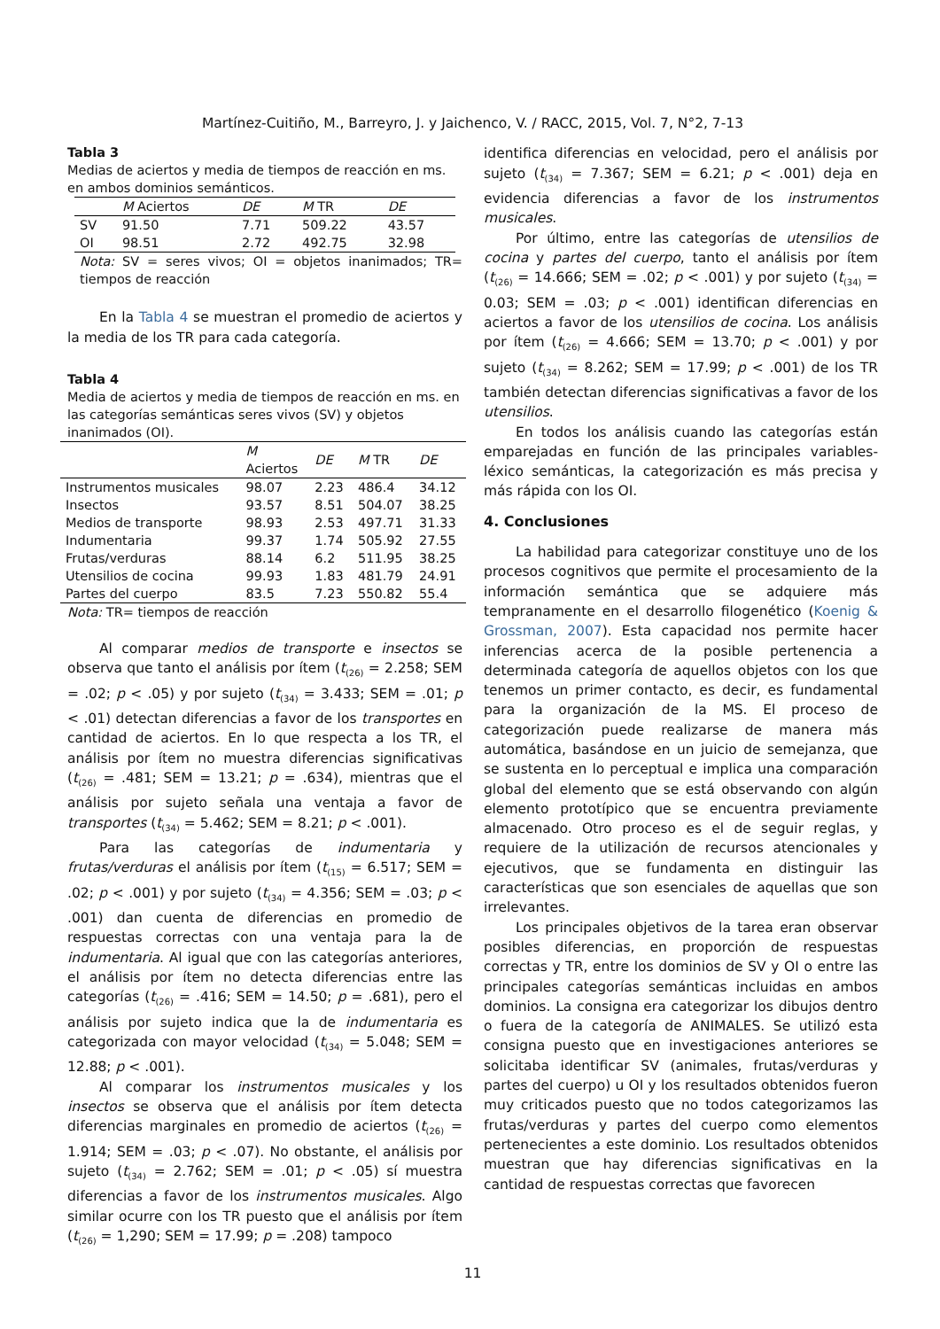Martínez-Cuitiño, M., Barreyro, J. y Jaichenco, V. / RACC, 2015, Vol. 7, N°2, 7-13
Tabla 3
Medias de aciertos y media de tiempos de reacción en ms. en ambos dominios semánticos.
| | M Aciertos | DE | M TR | DE |
| --- | --- | --- | --- | --- |
| SV | 91.50 | 7.71 | 509.22 | 43.57 |
| OI | 98.51 | 2.72 | 492.75 | 32.98 |
Nota: SV = seres vivos; OI = objetos inanimados; TR= tiempos de reacción
En la Tabla 4 se muestran el promedio de aciertos y la media de los TR para cada categoría.
Tabla 4
Media de aciertos y media de tiempos de reacción en ms. en las categorías semánticas seres vivos (SV) y objetos inanimados (OI).
| | M Aciertos | DE | M TR | DE |
| --- | --- | --- | --- | --- |
| Instrumentos musicales | 98.07 | 2.23 | 486.4 | 34.12 |
| Insectos | 93.57 | 8.51 | 504.07 | 38.25 |
| Medios de transporte | 98.93 | 2.53 | 497.71 | 31.33 |
| Indumentaria | 99.37 | 1.74 | 505.92 | 27.55 |
| Frutas/verduras | 88.14 | 6.2 | 511.95 | 38.25 |
| Utensilios de cocina | 99.93 | 1.83 | 481.79 | 24.91 |
| Partes del cuerpo | 83.5 | 7.23 | 550.82 | 55.4 |
Nota: TR= tiempos de reacción
Al comparar medios de transporte e insectos se observa que tanto el análisis por ítem (t<sub>(26)</sub> = 2.258; SEM = .02; p < .05) y por sujeto (t<sub>(34)</sub> = 3.433; SEM = .01; p < .01) detectan diferencias a favor de los transportes en cantidad de aciertos. En lo que respecta a los TR, el análisis por ítem no muestra diferencias significativas (t<sub>(26)</sub> = .481; SEM = 13.21; p = .634), mientras que el análisis por sujeto señala una ventaja a favor de transportes (t<sub>(34)</sub> = 5.462; SEM = 8.21; p < .001).
Para las categorías de indumentaria y frutas/verduras el análisis por ítem (t<sub>(15)</sub> = 6.517; SEM = .02; p < .001) y por sujeto (t<sub>(34)</sub> = 4.356; SEM = .03; p < .001) dan cuenta de diferencias en promedio de respuestas correctas con una ventaja para la de indumentaria. Al igual que con las categorías anteriores, el análisis por ítem no detecta diferencias entre las categorías (t<sub>(26)</sub> = .416; SEM = 14.50; p = .681), pero el análisis por sujeto indica que la de indumentaria es categorizada con mayor velocidad (t<sub>(34)</sub> = 5.048; SEM = 12.88; p < .001).
Al comparar los instrumentos musicales y los insectos se observa que el análisis por ítem detecta diferencias marginales en promedio de aciertos (t<sub>(26)</sub> = 1.914; SEM = .03; p < .07). No obstante, el análisis por sujeto (t<sub>(34)</sub> = 2.762; SEM = .01; p < .05) sí muestra diferencias a favor de los instrumentos musicales. Algo similar ocurre con los TR puesto que el análisis por ítem (t<sub>(26)</sub> = 1,290; SEM = 17.99; p = .208) tampoco
identifica diferencias en velocidad, pero el análisis por sujeto (t<sub>(34)</sub> = 7.367; SEM = 6.21; p < .001) deja en evidencia diferencias a favor de los instrumentos musicales.
Por último, entre las categorías de utensilios de cocina y partes del cuerpo, tanto el análisis por ítem (t<sub>(26)</sub> = 14.666; SEM = .02; p < .001) y por sujeto (t<sub>(34)</sub> = 0.03; SEM = .03; p < .001) identifican diferencias en aciertos a favor de los utensilios de cocina. Los análisis por ítem (t<sub>(26)</sub> = 4.666; SEM = 13.70; p < .001) y por sujeto (t<sub>(34)</sub> = 8.262; SEM = 17.99; p < .001) de los TR también detectan diferencias significativas a favor de los utensilios.
En todos los análisis cuando las categorías están emparejadas en función de las principales variables-léxico semánticas, la categorización es más precisa y más rápida con los OI.
4. Conclusiones
La habilidad para categorizar constituye uno de los procesos cognitivos que permite el procesamiento de la información semántica que se adquiere más tempranamente en el desarrollo filogenético (Koenig & Grossman, 2007). Esta capacidad nos permite hacer inferencias acerca de la posible pertenencia a determinada categoría de aquellos objetos con los que tenemos un primer contacto, es decir, es fundamental para la organización de la MS. El proceso de categorización puede realizarse de manera más automática, basándose en un juicio de semejanza, que se sustenta en lo perceptual e implica una comparación global del elemento que se está observando con algún elemento prototípico que se encuentra previamente almacenado. Otro proceso es el de seguir reglas, y requiere de la utilización de recursos atencionales y ejecutivos, que se fundamenta en distinguir las características que son esenciales de aquellas que son irrelevantes.
Los principales objetivos de la tarea eran observar posibles diferencias, en proporción de respuestas correctas y TR, entre los dominios de SV y OI o entre las principales categorías semánticas incluidas en ambos dominios. La consigna era categorizar los dibujos dentro o fuera de la categoría de ANIMALES. Se utilizó esta consigna puesto que en investigaciones anteriores se solicitaba identificar SV (animales, frutas/verduras y partes del cuerpo) u OI y los resultados obtenidos fueron muy criticados puesto que no todos categorizamos las frutas/verduras y partes del cuerpo como elementos pertenecientes a este dominio. Los resultados obtenidos muestran que hay diferencias significativas en la cantidad de respuestas correctas que favorecen
11